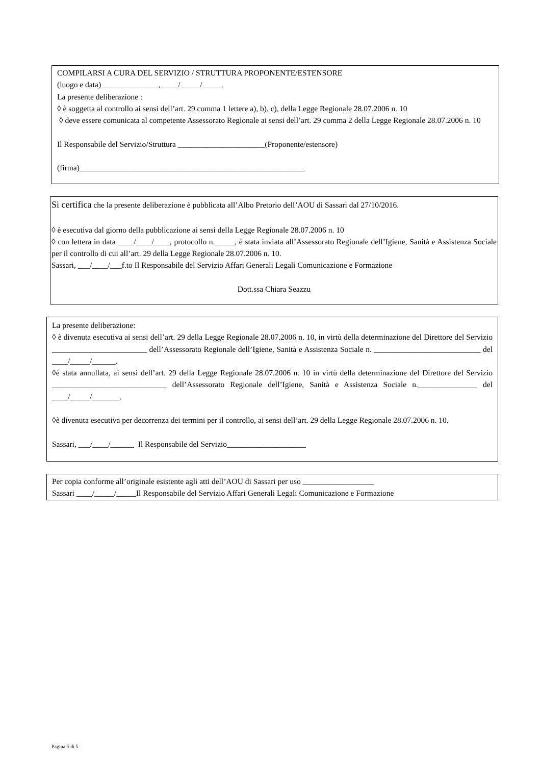COMPILARSI A CURA DEL SERVIZIO / STRUTTURA PROPONENTE/ESTENSORE
(luogo e data) ______________, ____/_____/_____.
La presente deliberazione :
◊ è soggetta al controllo ai sensi dell’art. 29 comma 1 lettere a), b), c), della Legge Regionale 28.07.2006 n. 10
◊ deve essere comunicata al competente Assessorato Regionale ai sensi dell’art. 29 comma 2 della Legge Regionale 28.07.2006 n. 10
Il Responsabile del Servizio/Struttura ______________________(Proponente/estensore)
(firma)_________________________________________________________
Si certifica che la presente deliberazione è pubblicata all’Albo Pretorio dell’AOU di Sassari dal 27/10/2016.
◊ è esecutiva dal giorno della pubblicazione ai sensi della Legge Regionale 28.07.2006 n. 10
◊ con lettera in data ____/____/____, protocollo n._____, è stata inviata all’Assessorato Regionale dell’Igiene, Sanità e Assistenza Sociale per il controllo di cui all’art. 29 della Legge Regionale 28.07.2006 n. 10.
Sassari, ___/____/___f.to Il Responsabile del Servizio Affari Generali Legali Comunicazione e Formazione
Dott.ssa Chiara Seazzu
La presente deliberazione:
◊ è divenuta esecutiva ai sensi dell’art. 29 della Legge Regionale 28.07.2006 n. 10, in virtù della determinazione del Direttore del Servizio ________________________ dell’Assessorato Regionale dell’Igiene, Sanità e Assistenza Sociale n. ___________________________ del ____/_____/______.
◊è stata annullata, ai sensi dell’art. 29 della Legge Regionale 28.07.2006 n. 10 in virtù della determinazione del Direttore del Servizio _____________________________ dell’Assessorato Regionale dell’Igiene, Sanità e Assistenza Sociale n._______________ del ____/_____/_______.
◊è divenuta esecutiva per decorrenza dei termini per il controllo, ai sensi dell’art. 29 della Legge Regionale 28.07.2006 n. 10.
Sassari, ___/____/______ Il Responsabile del Servizio____________________
Per copia conforme all’originale esistente agli atti dell’AOU di Sassari per uso __________________
Sassari ____/_____/_____Il Responsabile del Servizio Affari Generali Legali Comunicazione e Formazione
Pagina 5 di 5